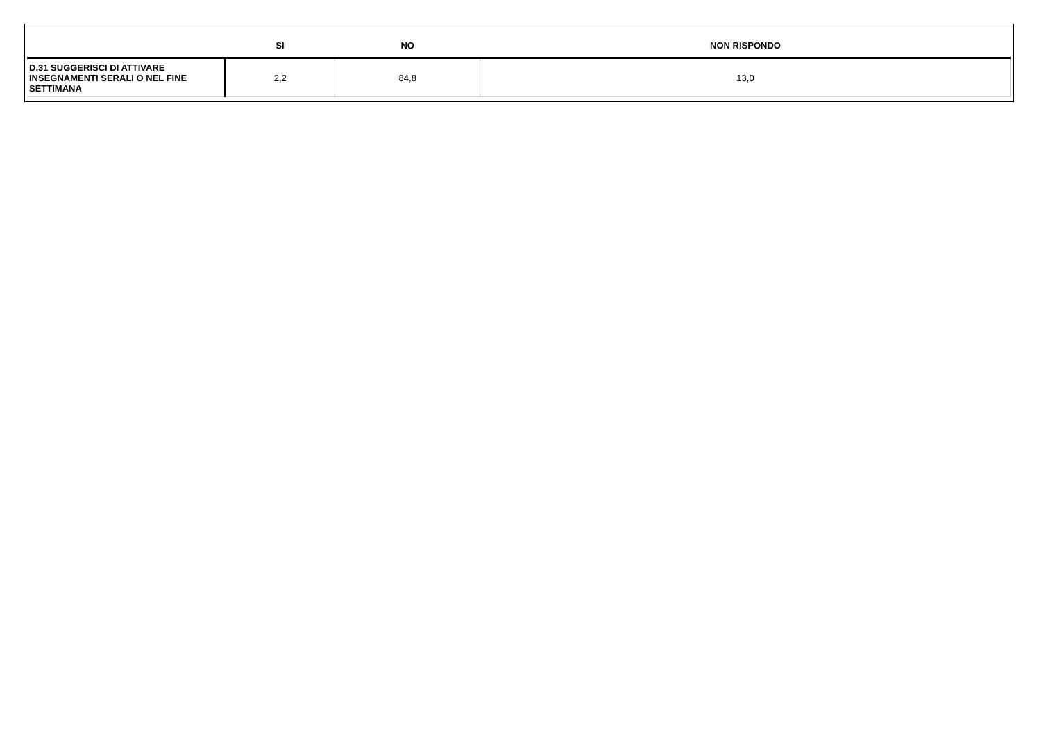| | SI | NO | NON RISPONDO |
| --- | --- | --- | --- |
| D.31 SUGGERISCI DI ATTIVARE INSEGNAMENTI SERALI O NEL FINE SETTIMANA | 2,2 | 84,8 | 13,0 |